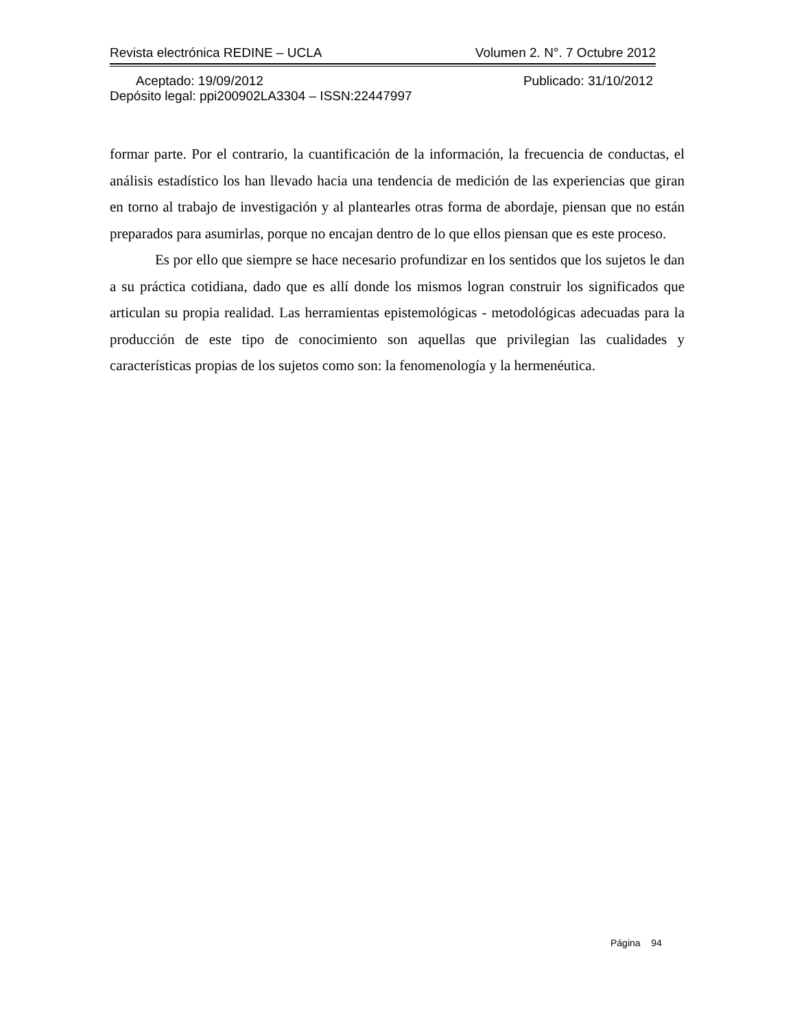Revista electrónica REDINE – UCLA Volumen 2. N°. 7 Octubre 2012
Aceptado: 19/09/2012 Publicado: 31/10/2012
Depósito legal: ppi200902LA3304 – ISSN:22447997
formar parte. Por el contrario, la cuantificación de la información, la frecuencia de conductas, el análisis estadístico los han llevado hacia una tendencia de medición de las experiencias que giran en torno al trabajo de investigación y al plantearles otras forma de abordaje, piensan que no están preparados para asumirlas, porque no encajan dentro de lo que ellos piensan que es este proceso.
Es por ello que siempre se hace necesario profundizar en los sentidos que los sujetos le dan a su práctica cotidiana, dado que es allí donde los mismos logran construir los significados que articulan su propia realidad. Las herramientas epistemológicas - metodológicas adecuadas para la producción de este tipo de conocimiento son aquellas que privilegian las cualidades y características propias de los sujetos como son: la fenomenología y la hermenéutica.
Página 94